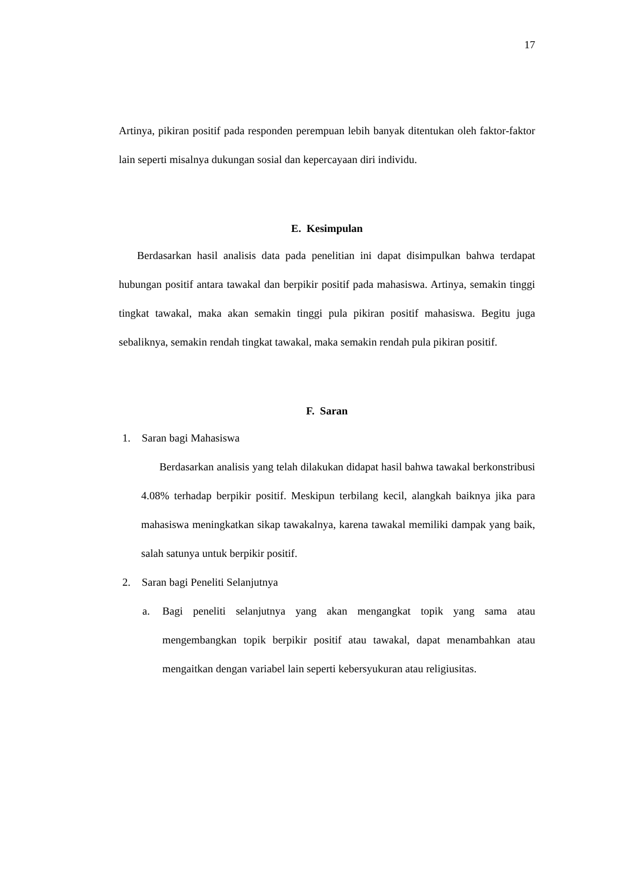17
Artinya, pikiran positif pada responden perempuan lebih banyak ditentukan oleh faktor-faktor lain seperti misalnya dukungan sosial dan kepercayaan diri individu.
E. Kesimpulan
Berdasarkan hasil analisis data pada penelitian ini dapat disimpulkan bahwa terdapat hubungan positif antara tawakal dan berpikir positif pada mahasiswa. Artinya, semakin tinggi tingkat tawakal, maka akan semakin tinggi pula pikiran positif mahasiswa. Begitu juga sebaliknya, semakin rendah tingkat tawakal, maka semakin rendah pula pikiran positif.
F. Saran
1. Saran bagi Mahasiswa
Berdasarkan analisis yang telah dilakukan didapat hasil bahwa tawakal berkonstribusi 4.08% terhadap berpikir positif. Meskipun terbilang kecil, alangkah baiknya jika para mahasiswa meningkatkan sikap tawakalnya, karena tawakal memiliki dampak yang baik, salah satunya untuk berpikir positif.
2. Saran bagi Peneliti Selanjutnya
a. Bagi peneliti selanjutnya yang akan mengangkat topik yang sama atau mengembangkan topik berpikir positif atau tawakal, dapat menambahkan atau mengaitkan dengan variabel lain seperti kebersyukuran atau religiusitas.